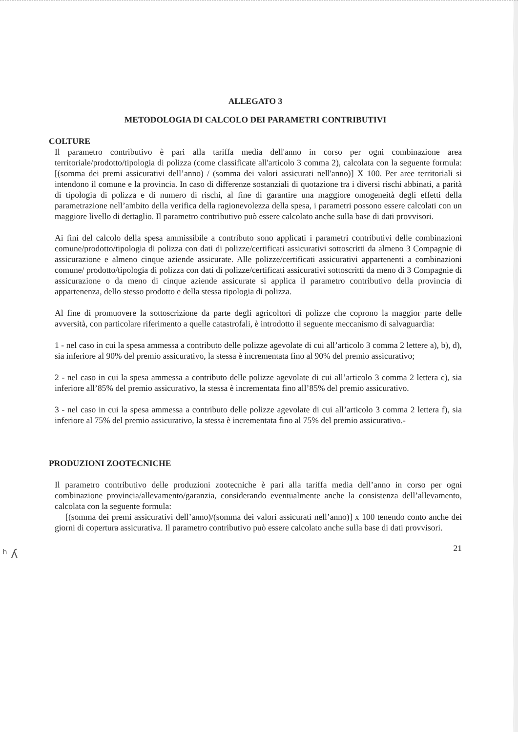ALLEGATO 3
METODOLOGIA DI CALCOLO DEI PARAMETRI CONTRIBUTIVI
COLTURE
Il parametro contributivo è pari alla tariffa media dell'anno in corso per ogni combinazione area territoriale/prodotto/tipologia di polizza (come classificate all'articolo 3 comma 2), calcolata con la seguente formula: [(somma dei premi assicurativi dell’anno) / (somma dei valori assicurati nell'anno)] X 100. Per aree territoriali si intendono il comune e la provincia. In caso di differenze sostanziali di quotazione tra i diversi rischi abbinati, a parità di tipologia di polizza e di numero di rischi, al fine di garantire una maggiore omogeneità degli effetti della parametrazione nell’ambito della verifica della ragionevolezza della spesa, i parametri possono essere calcolati con un maggiore livello di dettaglio. Il parametro contributivo può essere calcolato anche sulla base di dati provvisori.
Ai fini del calcolo della spesa ammissibile a contributo sono applicati i parametri contributivi delle combinazioni comune/prodotto/tipologia di polizza con dati di polizze/certificati assicurativi sottoscritti da almeno 3 Compagnie di assicurazione e almeno cinque aziende assicurate. Alle polizze/certificati assicurativi appartenenti a combinazioni comune/ prodotto/tipologia di polizza con dati di polizze/certificati assicurativi sottoscritti da meno di 3 Compagnie di assicurazione o da meno di cinque aziende assicurate si applica il parametro contributivo della provincia di appartenenza, dello stesso prodotto e della stessa tipologia di polizza.
Al fine di promuovere la sottoscrizione da parte degli agricoltori di polizze che coprono la maggior parte delle avversità, con particolare riferimento a quelle catastrofali, è introdotto il seguente meccanismo di salvaguardia:
1 - nel caso in cui la spesa ammessa a contributo delle polizze agevolate di cui all’articolo 3 comma 2 lettere a), b), d), sia inferiore al 90% del premio assicurativo, la stessa è incrementata fino al 90% del premio assicurativo;
2 - nel caso in cui la spesa ammessa a contributo delle polizze agevolate di cui all’articolo 3 comma 2 lettera c), sia inferiore all’85% del premio assicurativo, la stessa è incrementata fino all’85% del premio assicurativo.
3 - nel caso in cui la spesa ammessa a contributo delle polizze agevolate di cui all’articolo 3 comma 2 lettera f), sia inferiore al 75% del premio assicurativo, la stessa è incrementata fino al 75% del premio assicurativo.-
PRODUZIONI ZOOTECNICHE
Il parametro contributivo delle produzioni zootecniche è pari alla tariffa media dell’anno in corso per ogni combinazione provincia/allevamento/garanzia, considerando eventualmente anche la consistenza dell’allevamento, calcolata con la seguente formula:
[(somma dei premi assicurativi dell’anno)/(somma dei valori assicurati nell’anno)] x 100 tenendo conto anche dei giorni di copertura assicurativa. Il parametro contributivo può essere calcolato anche sulla base di dati provvisori.
21
ʰ ʎ